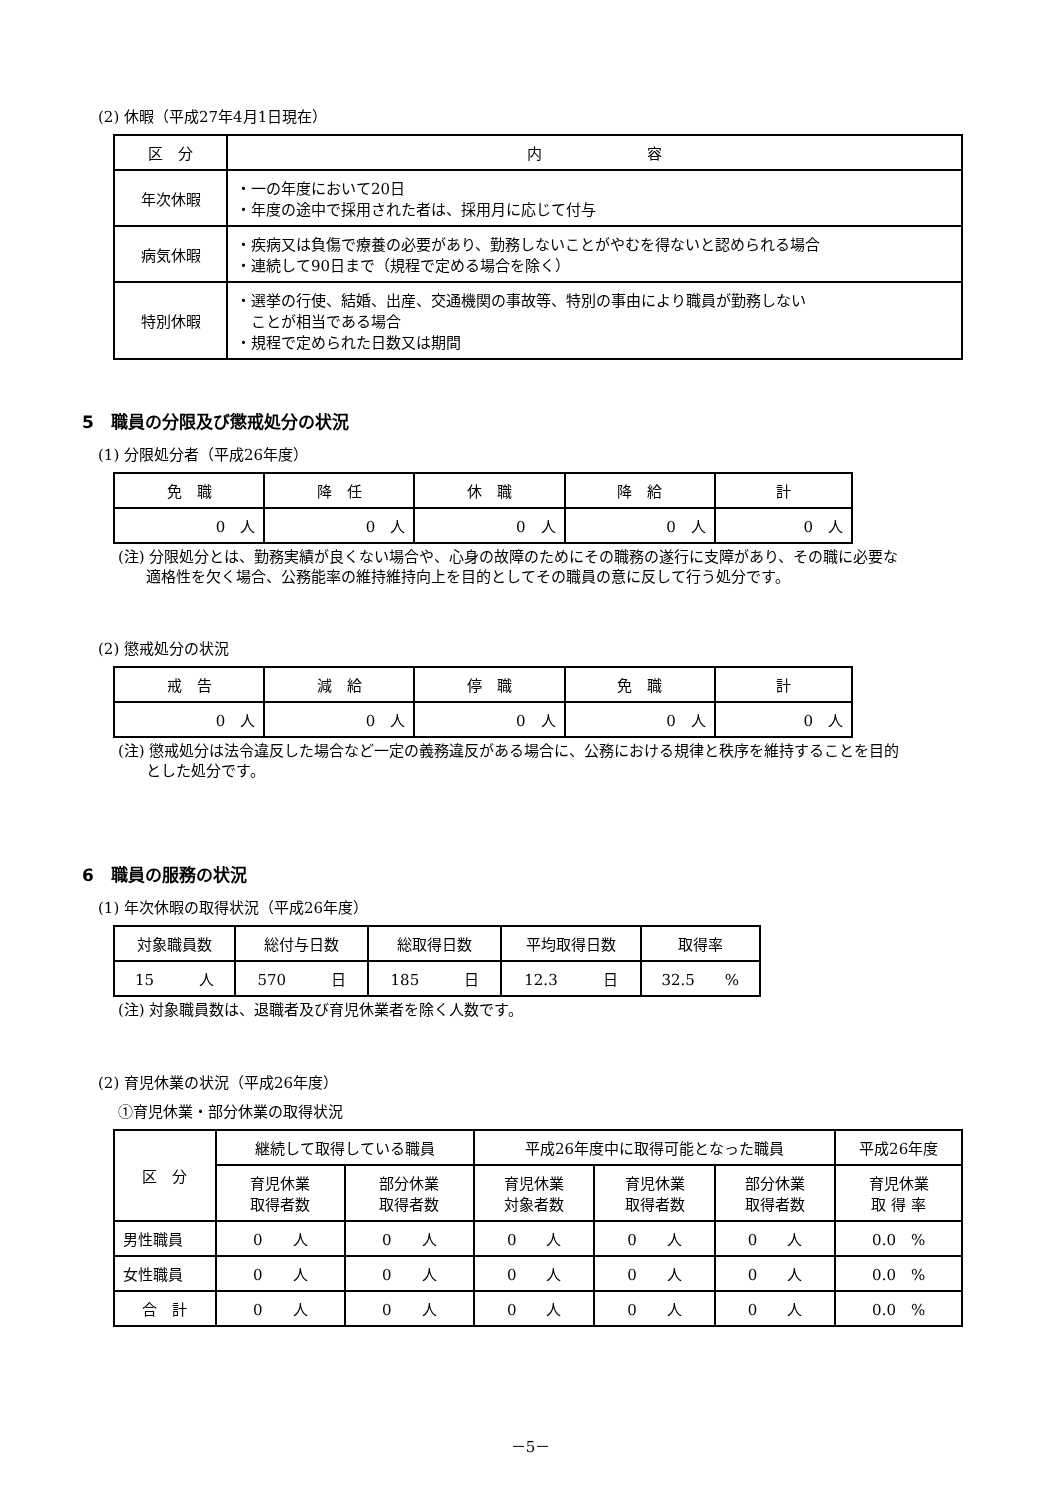(2) 休暇（平成27年4月1日現在）
| 区 分 | 内 容 |
| --- | --- |
| 年次休暇 | ・一の年度において20日 ・年度の途中で採用された者は、採用月に応じて付与 |
| 病気休暇 | ・疾病又は負傷で療養の必要があり、勤務しないことがやむを得ないと認められる場合 ・連続して90日まで（規程で定める場合を除く） |
| 特別休暇 | ・選挙の行使、結婚、出産、交通機関の事故等、特別の事由により職員が勤務しない ことが相当である場合 ・規程で定められた日数又は期間 |
5　職員の分限及び懲戒処分の状況
(1) 分限処分者（平成26年度）
| 免 職 | 降 任 | 休 職 | 降 給 | 計 |
| --- | --- | --- | --- | --- |
| 0 人 | 0 人 | 0 人 | 0 人 | 0 人 |
(注) 分限処分とは、勤務実績が良くない場合や、心身の故障のためにその職務の遂行に支障があり、その職に必要な適格性を欠く場合、公務能率の維持維持向上を目的としてその職員の意に反して行う処分です。
(2) 懲戒処分の状況
| 戒 告 | 減 給 | 停 職 | 免 職 | 計 |
| --- | --- | --- | --- | --- |
| 0 人 | 0 人 | 0 人 | 0 人 | 0 人 |
(注) 懲戒処分は法令違反した場合など一定の義務違反がある場合に、公務における規律と秩序を維持することを目的とした処分です。
6　職員の服務の状況
(1) 年次休暇の取得状況（平成26年度）
| 対象職員数 | 総付与日数 | 総取得日数 | 平均取得日数 | 取得率 |
| --- | --- | --- | --- | --- |
| 15 人 | 570 日 | 185 日 | 12.3 日 | 32.5 % |
(注) 対象職員数は、退職者及び育児休業者を除く人数です。
(2) 育児休業の状況（平成26年度）
①育児休業・部分休業の取得状況
| 区 分 | 継続して取得している職員 | | 平成26年度中に取得可能となった職員 | | | 平成26年度 |
| --- | --- | --- | --- | --- | --- | --- |
| | 育児休業 取得者数 | 部分休業 取得者数 | 育児休業 対象者数 | 育児休業 取得者数 | 部分休業 取得者数 | 育児休業 取 得 率 |
| 男性職員 | 0 人 | 0 人 | 0 人 | 0 人 | 0 人 | 0.0 % |
| 女性職員 | 0 人 | 0 人 | 0 人 | 0 人 | 0 人 | 0.0 % |
| 合 計 | 0 人 | 0 人 | 0 人 | 0 人 | 0 人 | 0.0 % |
－5－